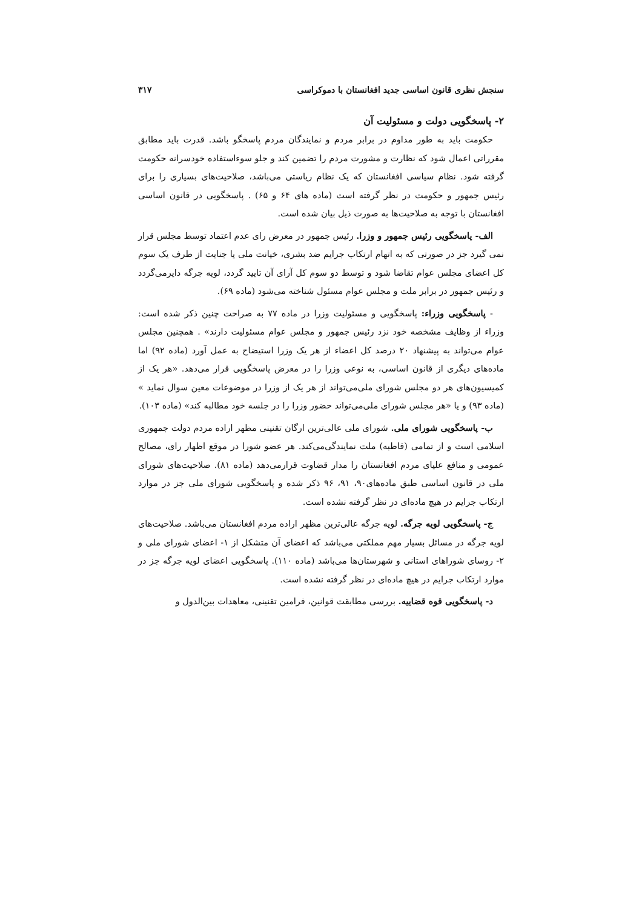سنجش نظری قانون اساسی جدید افغانستان با دموکراسی ۳۱۷
۲- پاسخگویی دولت و مسئولیت آن
حکومت باید به طور مداوم در برابر مردم و نمایندگان مردم پاسخگو باشد. قدرت باید مطابق مقرراتی اعمال شود که نظارت و مشورت مردم را تضمین کند و جلو سوءاستفاده خودسرانه حکومت گرفته شود. نظام سیاسی افغانستان که یک نظام ریاستی می‌باشد، صلاحیت‌های بسیاری را برای رئیس جمهور و حکومت در نظر گرفته است (ماده های ۶۴ و ۶۵) . پاسخگویی در قانون اساسی افغانستان با توجه به صلاحیت‌ها به صورت ذیل بیان شده است.
الف- پاسخگویی رئیس جمهور و وزرا. رئیس جمهور در معرض رای عدم اعتماد توسط مجلس قرار نمی گیرد جز در صورتی که به اتهام ارتکاب جرایم ضد بشری، خیانت ملی یا جنایت از طرف یک سوم کل اعضای مجلس عوام تقاضا شود و توسط دو سوم کل آرای آن تایید گردد، لویه جرگه دایرمی‌گردد و رئیس جمهور در برابر ملت و مجلس عوام مسئول شناخته می‌شود (ماده ۶۹).
- پاسخگویی وزراء: پاسخگویی و مسئولیت وزرا در ماده ۷۷ به صراحت چنین ذکر شده است: وزراء از وظایف مشخصه خود نزد رئیس جمهور و مجلس عوام مسئولیت دارند» . همچنین مجلس عوام می‌تواند به پیشنهاد ۲۰ درصد کل اعضاء از هر یک وزرا استیضاح به عمل آورد (ماده ۹۲) اما ماده‌های دیگری از قانون اساسی، به نوعی وزرا را در معرض پاسخگویی قرار می‌دهد. «هر یک از کمیسیون‌های هر دو مجلس شورای ملی‌می‌تواند از هر یک از وزرا در موضوعات معین سوال نماید » (ماده ۹۳) و یا «هر مجلس شورای ملی‌می‌تواند حضور وزرا را در جلسه خود مطالبه کند» (ماده ۱۰۳).
ب- پاسخگویی شورای ملی. شورای ملی عالی‌ترین ارگان تقنینی مظهر اراده مردم دولت جمهوری اسلامی است و از تمامی (قاطبه) ملت نمایندگی‌می‌کند. هر عضو شورا در موقع اظهار رای، مصالح عمومی و منافع علیای مردم افغانستان را مدار قضاوت قرارمی‌دهد (ماده ۸۱). صلاحیت‌های شورای ملی در قانون اساسی طبق ماده‌های۹۰، ۹۱، ۹۶ ذکر شده و پاسخگویی شورای ملی جز در موارد ارتکاب جرایم در هیچ ماده‌ای در نظر گرفته نشده است.
ج- پاسخگویی لویه جرگه. لویه جرگه عالی‌ترین مظهر اراده مردم افغانستان می‌باشد. صلاحیت‌های لویه جرگه در مسائل بسیار مهم مملکتی می‌باشد که اعضای آن متشکل از ۱- اعضای شورای ملی و ۲- روسای شوراهای استانی و شهرستان‌ها می‌باشد (ماده ۱۱۰). پاسخگویی اعضای لویه جرگه جز در موارد ارتکاب جرایم در هیچ ماده‌ای در نظر گرفته نشده است.
د- پاسخگویی قوه قضاییه. بررسی مطابقت قوانین، فرامین تقنینی، معاهدات بین‌الدول و